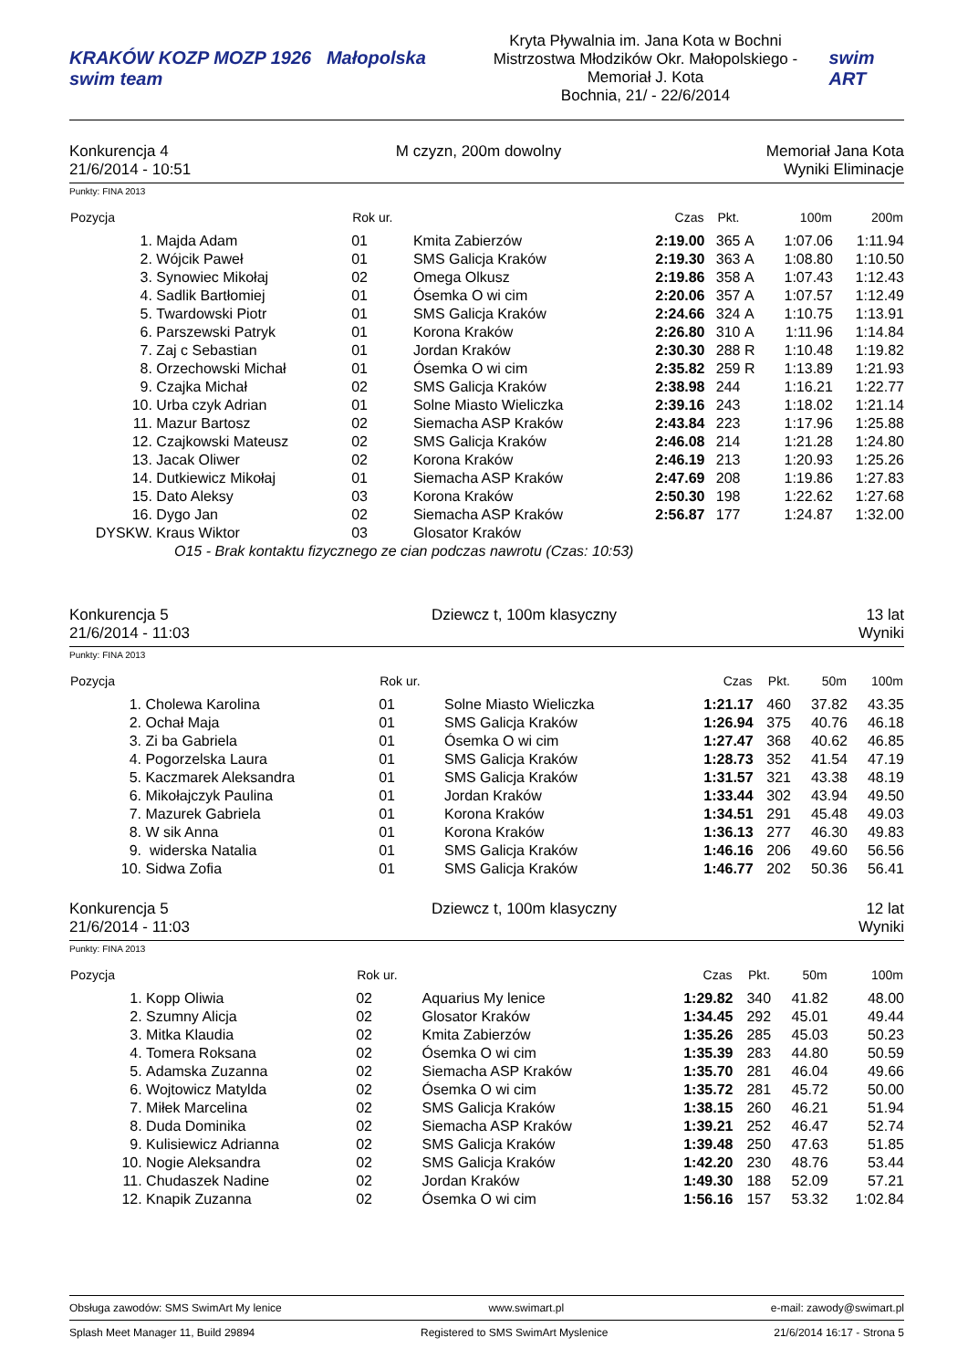KRAKÓW KOZP MOZP 1926 Małopolska swim team
Kryta Pływalnia im. Jana Kota w Bochni
Mistrzostwa Młodzików Okr. Małopolskiego - Memoriał J. Kota
Bochnia, 21/ - 22/6/2014
swim ART
Konkurencja 4
21/6/2014 - 10:51
M czyzn, 200m dowolny Memoriał Jana Kota
Wyniki Eliminacje
Punkty: FINA 2013
| Pozycja | | Rok ur. | | Czas | Pkt. | | 100m | 200m |
| --- | --- | --- | --- | --- | --- | --- | --- | --- |
| 1. | Majda Adam | 01 | Kmita Zabierzów | 2:19.00 | 365 | A | 1:07.06 | 1:11.94 |
| 2. | Wójcik Paweł | 01 | SMS Galicja Kraków | 2:19.30 | 363 | A | 1:08.80 | 1:10.50 |
| 3. | Synowiec Mikołaj | 02 | Omega Olkusz | 2:19.86 | 358 | A | 1:07.43 | 1:12.43 |
| 4. | Sadlik Bartłomiej | 01 | Ósemka O wi cim | 2:20.06 | 357 | A | 1:07.57 | 1:12.49 |
| 5. | Twardowski Piotr | 01 | SMS Galicja Kraków | 2:24.66 | 324 | A | 1:10.75 | 1:13.91 |
| 6. | Parszewski Patryk | 01 | Korona Kraków | 2:26.80 | 310 | A | 1:11.96 | 1:14.84 |
| 7. | Zaj c Sebastian | 01 | Jordan Kraków | 2:30.30 | 288 | R | 1:10.48 | 1:19.82 |
| 8. | Orzechowski Michał | 01 | Ósemka O wi cim | 2:35.82 | 259 | R | 1:13.89 | 1:21.93 |
| 9. | Czajka Michał | 02 | SMS Galicja Kraków | 2:38.98 | 244 | | 1:16.21 | 1:22.77 |
| 10. | Urba czyk Adrian | 01 | Solne Miasto Wieliczka | 2:39.16 | 243 | | 1:18.02 | 1:21.14 |
| 11. | Mazur Bartosz | 02 | Siemacha ASP Kraków | 2:43.84 | 223 | | 1:17.96 | 1:25.88 |
| 12. | Czajkowski Mateusz | 02 | SMS Galicja Kraków | 2:46.08 | 214 | | 1:21.28 | 1:24.80 |
| 13. | Jacak Oliwer | 02 | Korona Kraków | 2:46.19 | 213 | | 1:20.93 | 1:25.26 |
| 14. | Dutkiewicz Mikołaj | 01 | Siemacha ASP Kraków | 2:47.69 | 208 | | 1:19.86 | 1:27.83 |
| 15. | Dato Aleksy | 03 | Korona Kraków | 2:50.30 | 198 | | 1:22.62 | 1:27.68 |
| 16. | Dygo Jan | 02 | Siemacha ASP Kraków | 2:56.87 | 177 | | 1:24.87 | 1:32.00 |
| DYSKW. | Kraus Wiktor | 03 | Glosator Kraków | | | | | |
| O15 - Brak kontaktu fizycznego ze cian podczas nawrotu (Czas: 10:53) | | | | | | | | |
Konkurencja 5
21/6/2014 - 11:03
Dziewcz t, 100m klasyczny 13 lat
Wyniki
Punkty: FINA 2013
| Pozycja | | Rok ur. | | Czas | Pkt. | 50m | 100m |
| --- | --- | --- | --- | --- | --- | --- | --- |
| 1. | Cholewa Karolina | 01 | Solne Miasto Wieliczka | 1:21.17 | 460 | 37.82 | 43.35 |
| 2. | Ochał Maja | 01 | SMS Galicja Kraków | 1:26.94 | 375 | 40.76 | 46.18 |
| 3. | Zi ba Gabriela | 01 | Ósemka O wi cim | 1:27.47 | 368 | 40.62 | 46.85 |
| 4. | Pogorzelska Laura | 01 | SMS Galicja Kraków | 1:28.73 | 352 | 41.54 | 47.19 |
| 5. | Kaczmarek Aleksandra | 01 | SMS Galicja Kraków | 1:31.57 | 321 | 43.38 | 48.19 |
| 6. | Mikołajczyk Paulina | 01 | Jordan Kraków | 1:33.44 | 302 | 43.94 | 49.50 |
| 7. | Mazurek Gabriela | 01 | Korona Kraków | 1:34.51 | 291 | 45.48 | 49.03 |
| 8. | W sik Anna | 01 | Korona Kraków | 1:36.13 | 277 | 46.30 | 49.83 |
| 9. | widerska Natalia | 01 | SMS Galicja Kraków | 1:46.16 | 206 | 49.60 | 56.56 |
| 10. | Sidwa Zofia | 01 | SMS Galicja Kraków | 1:46.77 | 202 | 50.36 | 56.41 |
Konkurencja 5
21/6/2014 - 11:03
Dziewcz t, 100m klasyczny 12 lat
Wyniki
Punkty: FINA 2013
| Pozycja | | Rok ur. | | Czas | Pkt. | 50m | 100m |
| --- | --- | --- | --- | --- | --- | --- | --- |
| 1. | Kopp Oliwia | 02 | Aquarius My lenice | 1:29.82 | 340 | 41.82 | 48.00 |
| 2. | Szumny Alicja | 02 | Glosator Kraków | 1:34.45 | 292 | 45.01 | 49.44 |
| 3. | Mitka Klaudia | 02 | Kmita Zabierzów | 1:35.26 | 285 | 45.03 | 50.23 |
| 4. | Tomera Roksana | 02 | Ósemka O wi cim | 1:35.39 | 283 | 44.80 | 50.59 |
| 5. | Adamska Zuzanna | 02 | Siemacha ASP Kraków | 1:35.70 | 281 | 46.04 | 49.66 |
| 6. | Wojtowicz Matylda | 02 | Ósemka O wi cim | 1:35.72 | 281 | 45.72 | 50.00 |
| 7. | Miłek Marcelina | 02 | SMS Galicja Kraków | 1:38.15 | 260 | 46.21 | 51.94 |
| 8. | Duda Dominika | 02 | Siemacha ASP Kraków | 1:39.21 | 252 | 46.47 | 52.74 |
| 9. | Kulisiewicz Adrianna | 02 | SMS Galicja Kraków | 1:39.48 | 250 | 47.63 | 51.85 |
| 10. | Nogie Aleksandra | 02 | SMS Galicja Kraków | 1:42.20 | 230 | 48.76 | 53.44 |
| 11. | Chudaszek Nadine | 02 | Jordan Kraków | 1:49.30 | 188 | 52.09 | 57.21 |
| 12. | Knapik Zuzanna | 02 | Ósemka O wi cim | 1:56.16 | 157 | 53.32 | 1:02.84 |
Obsługa zawodów: SMS SwimArt My lenice www.swimart.pl e-mail: zawody@swimart.pl
Splash Meet Manager 11, Build 29894 Registered to SMS SwimArt Myslenice 21/6/2014 16:17 - Strona 5